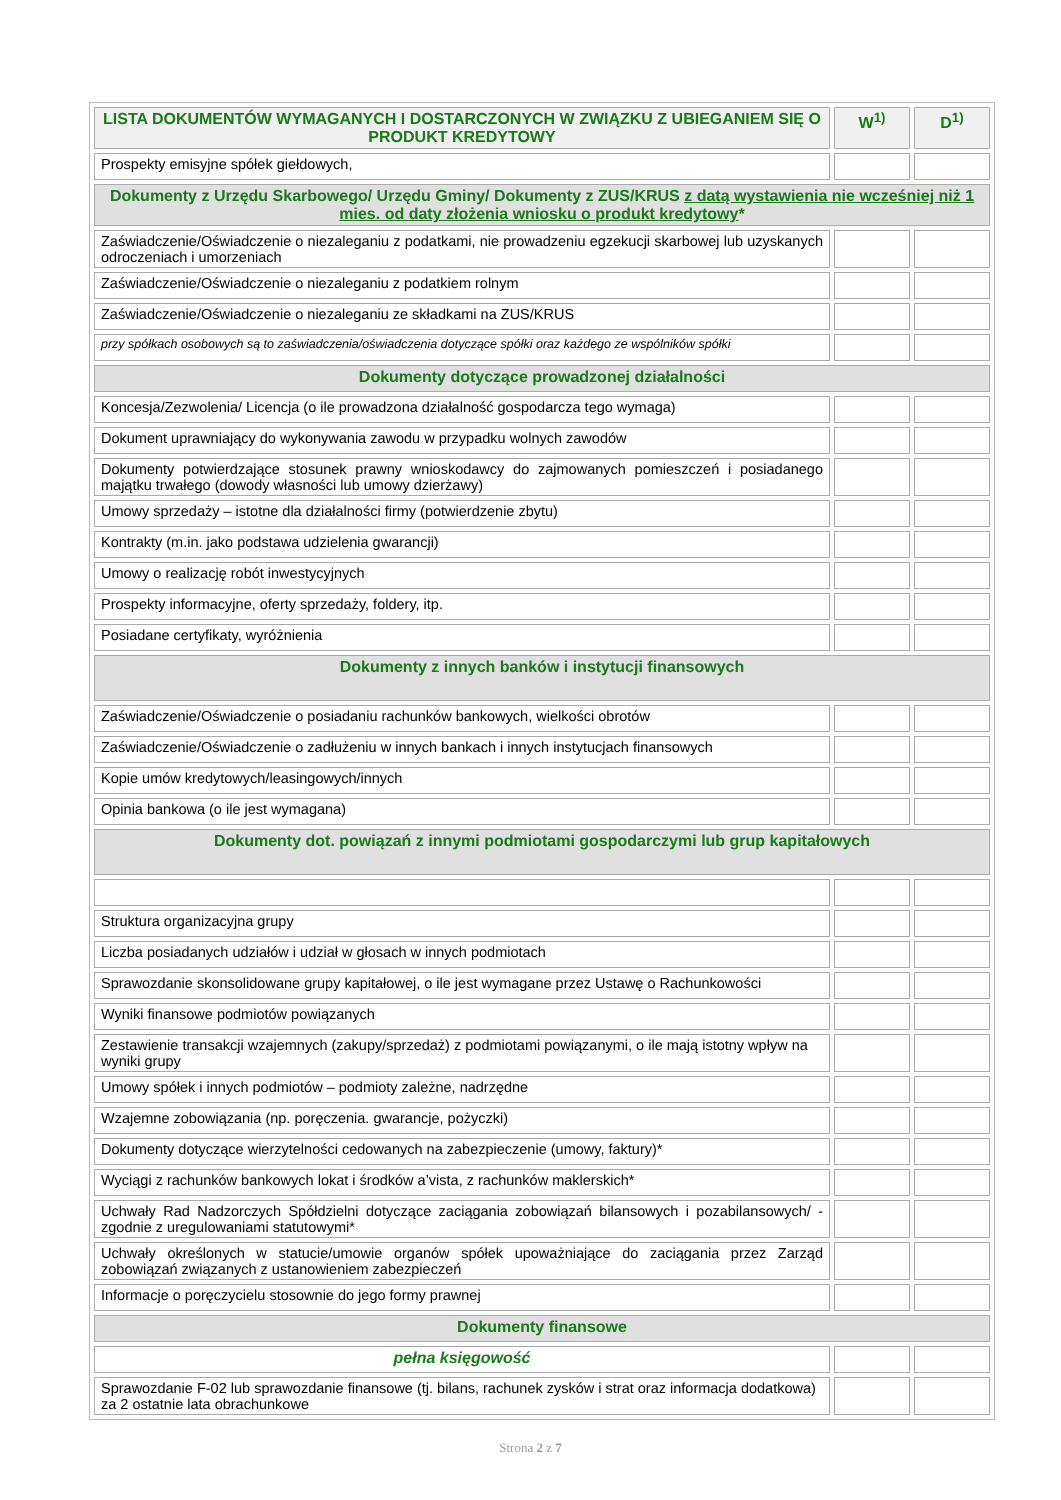| LISTA DOKUMENTÓW WYMAGANYCH I DOSTARCZONYCH W ZWIĄZKU Z UBIEGANIEM SIĘ O PRODUKT KREDYTOWY | W<sup>1)</sup> | D<sup>1)</sup> |
| --- | --- | --- |
| Prospekty emisyjne spółek giełdowych, | | |
| Dokumenty z Urzędu Skarbowego/ Urzędu Gminy/ Dokumenty z ZUS/KRUS z datą wystawienia nie wcześniej niż 1 mies. od daty złożenia wniosku o produkt kredytowy * | | |
| Zaświadczenie/Oświadczenie o niezaleganiu z podatkami, nie prowadzeniu egzekucji skarbowej lub uzyskanych odroczeniach i umorzeniach | | |
| Zaświadczenie/Oświadczenie o niezaleganiu z podatkiem rolnym | | |
| Zaświadczenie/Oświadczenie o niezaleganiu ze składkami na ZUS/KRUS | | |
| przy spółkach osobowych są to zaświadczenia/oświadczenia dotyczące spółki oraz każdego ze wspólników spółki | | |
| Dokumenty dotyczące prowadzonej działalności | | |
| Koncesja/Zezwolenia/ Licencja (o ile prowadzona działalność gospodarcza tego wymaga) | | |
| Dokument uprawniający do wykonywania zawodu w przypadku wolnych zawodów | | |
| Dokumenty potwierdzające stosunek prawny wnioskodawcy do zajmowanych pomieszczeń i posiadanego majątku trwałego (dowody własności lub umowy dzierżawy) | | |
| Umowy sprzedaży – istotne dla działalności firmy (potwierdzenie zbytu) | | |
| Kontrakty (m.in. jako podstawa udzielenia gwarancji) | | |
| Umowy o realizację robót inwestycyjnych | | |
| Prospekty informacyjne, oferty sprzedaży, foldery, itp. | | |
| Posiadane certyfikaty, wyróżnienia | | |
| Dokumenty z innych banków i instytucji finansowych | | |
| Zaświadczenie/Oświadczenie o posiadaniu rachunków bankowych, wielkości obrotów | | |
| Zaświadczenie/Oświadczenie o zadłużeniu w innych bankach i innych instytucjach finansowych | | |
| Kopie umów kredytowych/leasingowych/innych | | |
| Opinia bankowa (o ile jest wymagana) | | |
| Dokumenty dot. powiązań z innymi podmiotami gospodarczymi lub grup kapitałowych | | |
| Struktura organizacyjna grupy | | |
| Liczba posiadanych udziałów i udział w głosach w innych podmiotach | | |
| Sprawozdanie skonsolidowane grupy kapitałowej, o ile jest wymagane przez Ustawę o Rachunkowości | | |
| Wyniki finansowe podmiotów powiązanych | | |
| Zestawienie transakcji wzajemnych (zakupy/sprzedaż) z podmiotami powiązanymi, o ile mają istotny wpływ na wyniki grupy | | |
| Umowy spółek i innych podmiotów – podmioty zależne, nadrzędne | | |
| Wzajemne zobowiązania (np. poręczenia. gwarancje, pożyczki) | | |
| Dokumenty dotyczące wierzytelności cedowanych na zabezpieczenie (umowy, faktury)* | | |
| Wyciągi z rachunków bankowych lokat i środków a’vista, z rachunków maklerskich* | | |
| Uchwały Rad Nadzorczych Spółdzielni dotyczące zaciągania zobowiązań bilansowych i pozabilansowych/ - zgodnie z uregulowaniami statutowymi* | | |
| Uchwały określonych w statucie/umowie organów spółek upoważniające do zaciągania przez Zarząd zobowiązań związanych z ustanowieniem zabezpieczeń | | |
| Informacje o poręczycielu stosownie do jego formy prawnej | | |
| Dokumenty finansowe | | |
| pełna księgowość | | |
| Sprawozdanie F-02 lub sprawozdanie finansowe (tj. bilans, rachunek zysków i strat oraz informacja dodatkowa) za 2 ostatnie lata obrachunkowe | | |
Strona 2 z 7